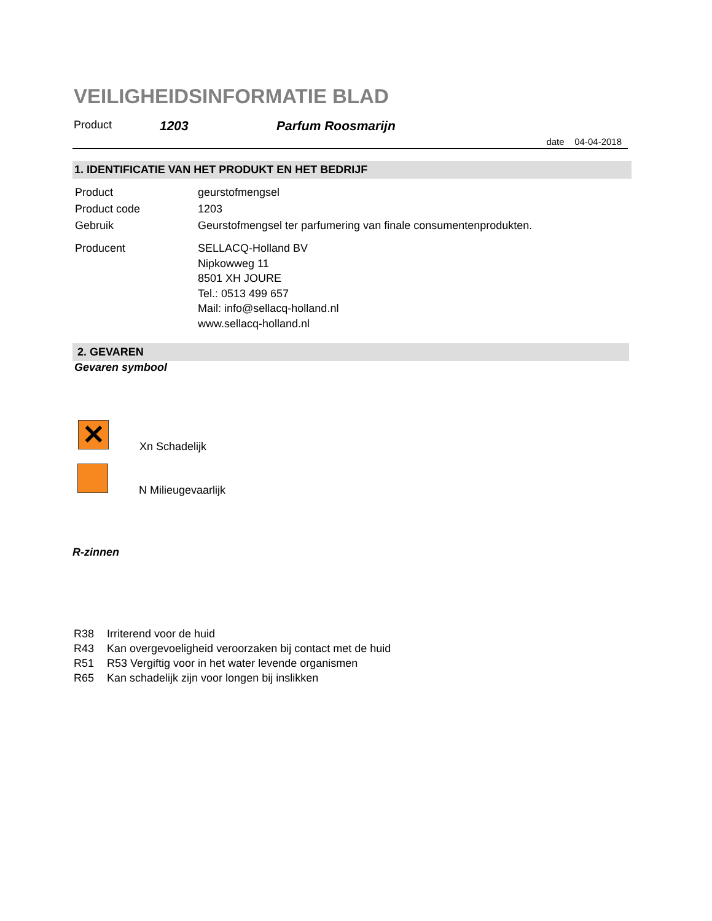VEILIGHEIDSINFORMATIE BLAD
Product 1203 Parfum Roosmarijn
date 04-04-2018
1. IDENTIFICATIE VAN HET PRODUKT EN HET BEDRIJF
Product geurstofmengsel
Product code 1203
Gebruik Geurstofmengsel ter parfumering van finale consumentenprodukten.
Producent SELLACQ-Holland BV
Nipkowweg 11
8501 XH JOURE
Tel.: 0513 499 657
Mail: info@sellacq-holland.nl
www.sellacq-holland.nl
2. GEVAREN
Gevaren symbool
✕
Xn Schadelijk
N Milieugevaarlijk
R-zinnen
R38 Irriterend voor de huid
R43 Kan overgevoeligheid veroorzaken bij contact met de huid
R51 R53 Vergiftig voor in het water levende organismen
R65 Kan schadelijk zijn voor longen bij inslikken